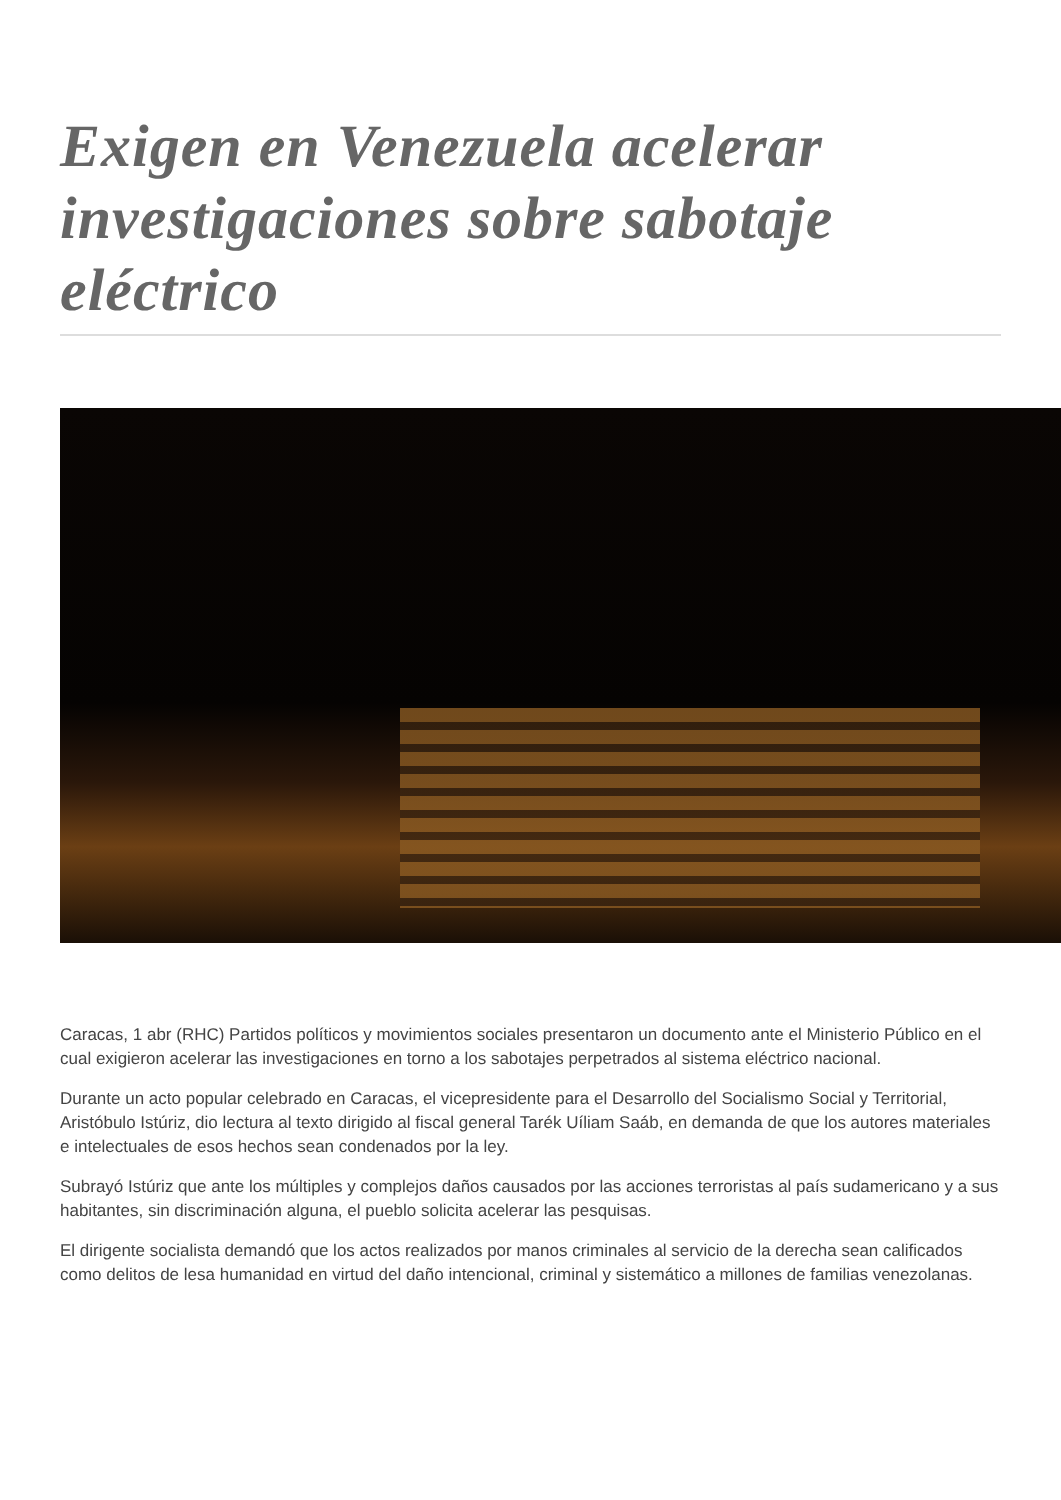Exigen en Venezuela acelerar investigaciones sobre sabotaje eléctrico
Caracas, 1 abr (RHC) Partidos políticos y movimientos sociales presentaron un documento ante el Ministerio Público en el cual exigieron acelerar las investigaciones en torno a los sabotajes perpetrados al sistema eléctrico nacional.
Durante un acto popular celebrado en Caracas, el vicepresidente para el Desarrollo del Socialismo Social y Territorial, Aristóbulo Istúriz, dio lectura al texto dirigido al fiscal general Tarék Uíliam Saáb, en demanda de que los autores materiales e intelectuales de esos hechos sean condenados por la ley.
Subrayó Istúriz que ante los múltiples y complejos daños causados por las acciones terroristas al país sudamericano y a sus habitantes, sin discriminación alguna, el pueblo solicita acelerar las pesquisas.
El dirigente socialista demandó que los actos realizados por manos criminales al servicio de la derecha sean calificados como delitos de lesa humanidad en virtud del daño intencional, criminal y sistemático a millones de familias venezolanas.